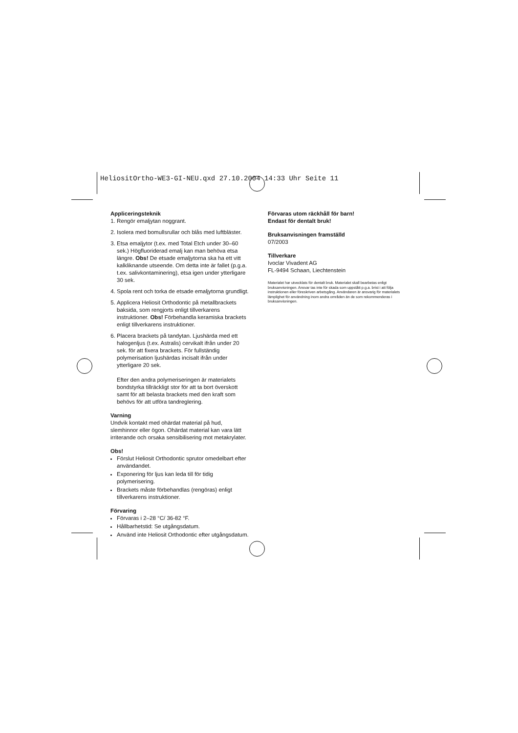HeliositOrtho-WE3-GI-NEU.qxd 27.10.2004 14:33 Uhr Seite 11
Appliceringsteknik
1. Rengör emaljytan noggrant.
2. Isolera med bomullsrullar och blås med luftbläster.
3. Etsa emaljytor (t.ex. med Total Etch under 30–60 sek.) Högfluoriderad emalj kan man behöva etsa längre. Obs! De etsade emaljytorna ska ha ett vitt kalkliknande utseende. Om detta inte är fallet (p.g.a. t.ex. salivkontaminering), etsa igen under ytterligare 30 sek.
4. Spola rent och torka de etsade emaljytorna grundligt.
5. Applicera Heliosit Orthodontic på metallbrackets baksida, som rengjorts enligt tillverkarens instruktioner. Obs! Förbehandla keramiska brackets enligt tillverkarens instruktioner.
6. Placera brackets på tandytan. Ljushärda med ett halogenljus (t.ex. Astralis) cervikalt ifrån under 20 sek. för att fixera brackets. För fullständig polymerisation ljushärdas incisalt ifrån under ytterligare 20 sek.
Efter den andra polymeriseringen är materialets bondstyrka tillräckligt stor för att ta bort överskott samt för att belasta brackets med den kraft som behövs för att utföra tandreglering.
Varning
Undvik kontakt med ohärdat material på hud, slemhinnor eller ögon. Ohärdat material kan vara lätt irriterande och orsaka sensibilisering mot metakrylater.
Obs!
Förslut Heliosit Orthodontic sprutor omedelbart efter användandet.
Exponering för ljus kan leda till för tidig polymerisering.
Brackets måste förbehandlas (rengöras) enligt tillverkarens instruktioner.
Förvaring
Förvaras i 2–28 °C/ 36-82 °F.
Hållbarhetstid: Se utgångsdatum.
Använd inte Heliosit Orthodontic efter utgångsdatum.
Förvaras utom räckhåll för barn!
Endast för dentalt bruk!
Bruksanvisningen framställd
07/2003
Tillverkare
Ivoclar Vivadent AG
FL-9494 Schaan, Liechtenstein
Materialet har utvecklats för dentalt bruk. Materialet skall bearbetas enligt bruksanvisningen. Ansvar tas inte för skada som uppstått p.g.a. brist i att följa instruktionen eller föreskriven arbetsgång. Användaren är ansvarig för materialets lämplighet för användning inom andra områden än de som rekommenderas i bruksanvisningen.